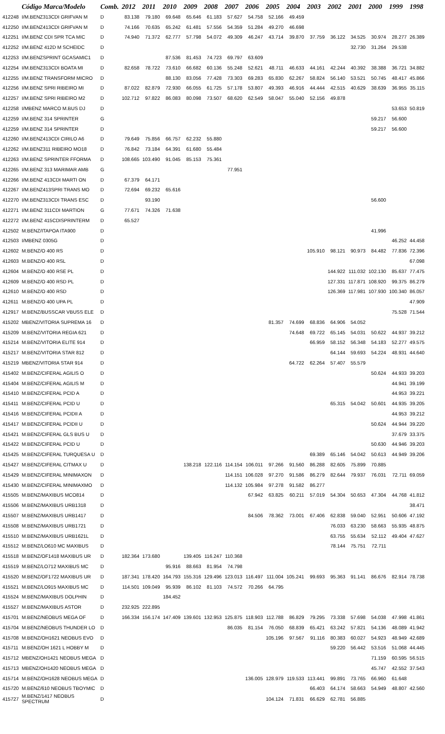| | Código Marca/Modelo | Comb. | 2012 | 2011 | 2010 | 2009 | 2008 | 2007 | 2006 | 2005 | 2004 | 2003 | 2002 | 2001 | 2000 | 1999 | 1998 |
| --- | --- | --- | --- | --- | --- | --- | --- | --- | --- | --- | --- | --- | --- | --- | --- | --- | --- |
| 412248 | I/M.BENZ313CDI GRIFVAN M | D | 83.138 | 79.180 | 69.648 | 65.646 | 61.183 | 57.627 | 54.758 | 52.166 | 49.459 | | | | | | |
| 412250 | I/M.BENZ413CDI GRIFVAN M | D | 74.166 | 70.635 | 65.242 | 61.481 | 57.556 | 54.359 | 51.284 | 49.270 | 46.698 | | | | | | |
| 412251 | I/M.BENZ CDI SPR TCA MIC | D | 74.940 | 71.372 | 62.777 | 57.798 | 54.072 | 49.309 | 46.247 | 43.714 | 39.870 | 37.759 | 36.122 | 34.525 | 30.974 | 28.277 | 26.389 |
| 412252 | I/M.BENZ 412D M SCHEIDC | D | | | | | | | | | | | | 32.730 | 31.264 | 29.538 | |
| 412253 | I/M.BENZSPRINT GCASAMIC1 | D | | | 87.536 | 81.453 | 74.723 | 69.797 | 63.609 | | | | | | | | |
| 412254 | I/M.BENZ313CDI BOATA MI | D | 82.658 | 78.722 | 73.610 | 66.682 | 60.136 | 55.248 | 52.621 | 48.711 | 46.633 | 44.161 | 42.244 | 40.392 | 38.388 | 36.721 | 34.882 |
| 412255 | I/M.BENZ TRANSFORM MICRO | D | | | 88.130 | 83.056 | 77.428 | 73.303 | 69.283 | 65.830 | 62.267 | 58.824 | 56.140 | 53.521 | 50.745 | 48.417 | 45.866 |
| 412256 | I/M.BENZ SPRI RIBEIRO MI | D | 87.022 | 82.879 | 72.930 | 66.055 | 61.725 | 57.178 | 53.807 | 49.393 | 46.916 | 44.444 | 42.515 | 40.629 | 38.639 | 36.955 | 35.115 |
| 412257 | I/M.BENZ SPRI RIBEIRO M2 | D | 102.712 | 97.822 | 86.083 | 80.098 | 73.507 | 68.620 | 62.549 | 58.047 | 55.040 | 52.156 | 49.878 | | | | |
| 412258 | I/MBENZ MARCO M.BUS DJ | D | | | | | | | | | | | | | | 53.653 | 50.819 |
| 412259 | I/M.BENZ 314 SPRINTER | G | | | | | | | | | | | | | 59.217 | 56.600 | |
| 412259 | I/M.BENZ 314 SPRINTER | D | | | | | | | | | | | | | 59.217 | 56.600 | |
| 412260 | I/M.BENZ413CDI CIRILO A6 | D | 79.649 | 75.856 | 66.757 | 62.232 | 55.880 | | | | | | | | | | |
| 412262 | I/M.BENZ311 RIBEIRO MO18 | D | 76.842 | 73.184 | 64.391 | 61.680 | 55.484 | | | | | | | | | | |
| 412263 | I/M.BENZ SPRINTER FFORMA | D | 108.665 | 103.490 | 91.045 | 85.153 | 75.361 | | | | | | | | | | |
| 412265 | I/M.BENZ 313 MARIMAR AMB | G | | | | | | 77.951 | | | | | | | | | |
| 412266 | I/M.BENZ 413CDI MARTI ON | D | 67.379 | 64.171 | | | | | | | | | | | | | |
| 412267 | I/M.BENZ413SPRI TRANS MO | D | 72.694 | 69.232 | 65.616 | | | | | | | | | | | | |
| 412270 | I/M.BENZ313CDI TRANS ESC | D | | 93.190 | | | | | | | | | | | 56.600 | | |
| 412271 | I/M.BENZ 311CDI MARTION | G | 77.671 | 74.326 | 71.638 | | | | | | | | | | | | |
| 412272 | I/M.BENZ 415CDISPRINTERM | D | 65.527 | | | | | | | | | | | | | | |
| 412502 | M.BENZ/ITAPOA ITA900 | D | | | | | | | | | | | | | 41.996 | | |
| 412503 | I/MBENZ 0305G | D | | | | | | | | | | | | | | 46.252 | 44.458 |
| 412602 | M.BENZ/O 400 RS | D | | | | | | | | | | 105.910 | 98.121 | 90.973 | 84.482 | 77.836 | 72.396 |
| 412603 | M.BENZ/O 400 RSL | D | | | | | | | | | | | | | | | 67.098 |
| 412604 | M.BENZ/O 400 RSE PL | D | | | | | | | | | | | 144.922 | 111.032 | 102.130 | 85.637 | 77.475 |
| 412609 | M.BENZ/O 400 RSD PL | D | | | | | | | | | | | 127.331 | 117.871 | 108.920 | 99.375 | 86.279 |
| 412610 | M.BENZ/O 400 RSD | D | | | | | | | | | | | 126.369 | 117.981 | 107.930 | 100.340 | 86.057 |
| 412611 | M.BENZ/O 400 UPA PL | D | | | | | | | | | | | | | | | 47.909 |
| 412917 | M.BENZ/BUSSCAR VBUSS ELE | D | | | | | | | | | | | | | | 75.528 | 71.544 |
| 415202 | MBENZ/VITORIA SUPREMA 16 | D | | | | | | | | 81.357 | 74.699 | 68.836 | 64.906 | 54.052 | | | |
| 415209 | M.BENZ/VITORIA REGIA 621 | D | | | | | | | | | 74.648 | 69.722 | 65.145 | 54.031 | 50.622 | 44.937 | 39.212 |
| 415214 | M.BENZ/VITORIA ELITE 914 | D | | | | | | | | | | 66.959 | 58.152 | 56.348 | 54.183 | 52.277 | 49.575 |
| 415217 | M.BENZ/VITORIA STAR 812 | D | | | | | | | | | | | 64.144 | 59.693 | 54.224 | 48.931 | 44.640 |
| 415219 | MBENZ/VITORIA STAR 914 | D | | | | | | | | | 64.722 | 62.264 | 57.407 | 55.579 | | | |
| 415402 | M.BENZ/CIFERAL AGILIS O | D | | | | | | | | | | | | | 50.624 | 44.933 | 39.203 |
| 415404 | M.BENZ/CIFERAL AGILIS M | D | | | | | | | | | | | | | | 44.941 | 39.199 |
| 415410 | M.BENZ/CIFERAL PCID A | D | | | | | | | | | | | | | | 44.953 | 39.221 |
| 415411 | M.BENZ/CIFERAL PCID U | D | | | | | | | | | | | 65.315 | 54.042 | 50.601 | 44.935 | 39.205 |
| 415416 | M.BENZ/CIFERAL PCIDII A | D | | | | | | | | | | | | | | 44.953 | 39.212 |
| 415417 | M.BENZ/CIFERAL PCIDII U | D | | | | | | | | | | | | | 50.624 | 44.944 | 39.220 |
| 415421 | M.BENZ/CIFERAL GLS BUS U | D | | | | | | | | | | | | | | 37.679 | 33.375 |
| 415422 | M.BENZ/CIFERAL PCID U | D | | | | | | | | | | | | | 50.630 | 44.946 | 39.203 |
| 415425 | M.BENZ/CIFERAL TURQUESA U | D | | | | | | | | | | 69.389 | 65.146 | 54.042 | 50.613 | 44.949 | 39.206 |
| 415427 | M.BENZ/CIFERAL CITMAX U | D | | | | 138.218 | 122.116 | 114.154 | 106.011 | 97.266 | 91.560 | 86.288 | 82.605 | 75.899 | 70.885 | | |
| 415429 | M.BENZ/CIFERAL MINIMAXON | D | | | | | | 114.151 | 106.028 | 97.270 | 91.586 | 86.279 | 82.644 | 79.937 | 76.031 | 72.711 | 69.059 |
| 415430 | M.BENZ/CIFERAL MINIMAXMO | D | | | | | | 114.132 | 105.984 | 97.278 | 91.582 | 86.277 | | | | | |
| 415505 | M.BENZ/MAXIBUS MCO814 | D | | | | | | | 67.942 | 63.825 | 60.211 | 57.019 | 54.304 | 50.653 | 47.304 | 44.768 | 41.812 |
| 415506 | M.BENZ/MAXIBUS URB1318 | D | | | | | | | | | | | | | | | 38.471 |
| 415507 | M.BENZ/MAXIBUS URB1417 | D | | | | | | | 84.506 | 78.362 | 73.001 | 67.406 | 62.838 | 59.040 | 52.951 | 50.606 | 47.192 |
| 415508 | M.BENZ/MAXIBUS URB1721 | D | | | | | | | | | | | 76.033 | 63.230 | 58.663 | 55.935 | 48.875 |
| 415510 | M.BENZ/MAXIBUS URB1621L | D | | | | | | | | | | | 63.755 | 55.634 | 52.112 | 49.404 | 47.627 |
| 415512 | M.BENZ/LO610 MC MAXIBUS | D | | | | | | | | | | | 78.144 | 75.751 | 72.711 | | |
| 415518 | M.BENZ/OF1418 MAXIBUS UR | D | 182.364 | 173.680 | | 139.405 | 116.247 | 110.368 | | | | | | | | | |
| 415519 | M.BENZ/LO712 MAXIBUS MC | D | | | 95.916 | 88.663 | 81.954 | 74.798 | | | | | | | | | |
| 415520 | M.BENZ/OF1722 MAXIBUS UR | D | 187.341 | 178.420 | 164.793 | 155.316 | 129.496 | 123.013 | 116.497 | 111.004 | 105.241 | 99.693 | 95.363 | 91.141 | 86.676 | 82.914 | 78.738 |
| 415521 | M.BENZ/LO915 MAXIBUS MC | D | 114.501 | 109.049 | 95.939 | 86.102 | 81.103 | 74.572 | 70.266 | 64.795 | | | | | | | |
| 415524 | M.BENZ/MAXIBUS DOLPHIN | D | | | 184.452 | | | | | | | | | | | | |
| 415527 | M.BENZ/MAXIBUS ASTOR | D | 232.925 | 222.895 | | | | | | | | | | | | | |
| 415701 | M.BENZ/NEOBUS MEGA OF | D | 166.334 | 156.174 | 147.409 | 139.601 | 132.953 | 125.875 | 118.903 | 112.788 | 86.829 | 79.295 | 73.338 | 57.698 | 54.038 | 47.998 | 41.861 |
| 415704 | M.BENZ/NEOBUS THUNDER LO | D | | | | | | 86.035 | 81.154 | 76.050 | 68.839 | 65.421 | 63.242 | 57.821 | 54.136 | 48.089 | 41.942 |
| 415708 | M.BENZ/OH1621 NEOBUS EVO | D | | | | | | | | 105.196 | 97.567 | 91.116 | 80.383 | 60.027 | 54.923 | 48.949 | 42.689 |
| 415711 | M.BENZ/OH 1621 L HOBBY M | D | | | | | | | | | | | 59.220 | 56.442 | 53.516 | 51.068 | 44.445 |
| 415712 | MBENZ/OH1421 NEOBUS MEGA | D | | | | | | | | | | | | | 71.159 | 60.595 | 56.515 |
| 415713 | MBENZ/OH1420 NEOBUS MEGA | D | | | | | | | | | | | | | 45.747 | 42.552 | 37.543 |
| 415714 | M.BENZ/OH1628 NEOBUS MEGA | D | | | | | | | 136.005 | 128.979 | 119.533 | 113.441 | 99.891 | 73.765 | 66.960 | 61.648 | |
| 415720 | M.BENZ/610 NEOBUS TBOYMIC | D | | | | | | | | | | 66.403 | 64.174 | 58.663 | 54.949 | 48.807 | 42.560 |
| 415727 | M.BENZ/1417 NEOBUS SPECTRUM | D | | | | | | | | 104.124 | 71.831 | 66.629 | 62.781 | 56.885 | | | |